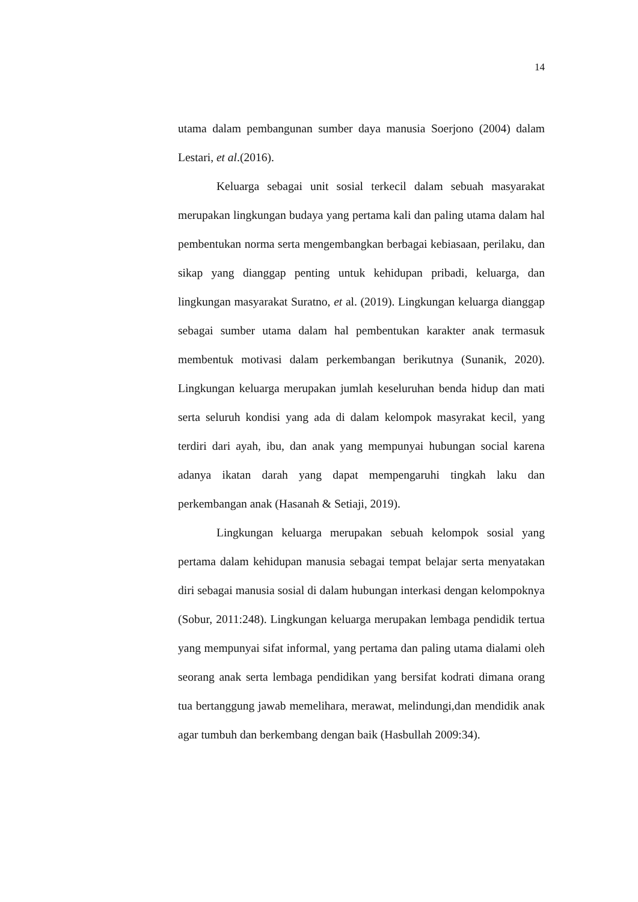14
utama dalam pembangunan sumber daya manusia Soerjono (2004) dalam Lestari, et al.(2016).
Keluarga sebagai unit sosial terkecil dalam sebuah masyarakat merupakan lingkungan budaya yang pertama kali dan paling utama dalam hal pembentukan norma serta mengembangkan berbagai kebiasaan, perilaku, dan sikap yang dianggap penting untuk kehidupan pribadi, keluarga, dan lingkungan masyarakat Suratno, et al. (2019). Lingkungan keluarga dianggap sebagai sumber utama dalam hal pembentukan karakter anak termasuk membentuk motivasi dalam perkembangan berikutnya (Sunanik, 2020). Lingkungan keluarga merupakan jumlah keseluruhan benda hidup dan mati serta seluruh kondisi yang ada di dalam kelompok masyrakat kecil, yang terdiri dari ayah, ibu, dan anak yang mempunyai hubungan social karena adanya ikatan darah yang dapat mempengaruhi tingkah laku dan perkembangan anak (Hasanah & Setiaji, 2019).
Lingkungan keluarga merupakan sebuah kelompok sosial yang pertama dalam kehidupan manusia sebagai tempat belajar serta menyatakan diri sebagai manusia sosial di dalam hubungan interkasi dengan kelompoknya (Sobur, 2011:248). Lingkungan keluarga merupakan lembaga pendidik tertua yang mempunyai sifat informal, yang pertama dan paling utama dialami oleh seorang anak serta lembaga pendidikan yang bersifat kodrati dimana orang tua bertanggung jawab memelihara, merawat, melindungi,dan mendidik anak agar tumbuh dan berkembang dengan baik (Hasbullah 2009:34).